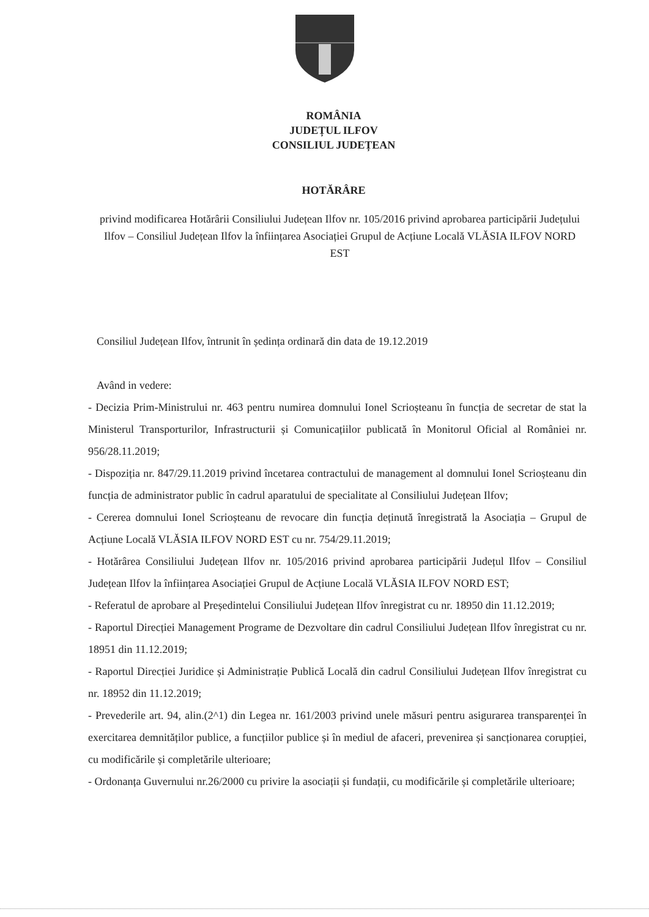ROMÂNIA
JUDEȚUL ILFOV
CONSILIUL JUDEȚEAN
HOTĂRÂRE
privind modificarea Hotărârii Consiliului Județean Ilfov nr. 105/2016 privind aprobarea participării Județului Ilfov – Consiliul Județean Ilfov la înființarea Asociației Grupul de Acțiune Locală VLĂSIA ILFOV NORD EST
Consiliul Județean Ilfov, întrunit în ședința ordinară din data de 19.12.2019
Având in vedere:
- Decizia Prim-Ministrului nr. 463 pentru numirea domnului Ionel Scrioșteanu în funcția de secretar de stat la Ministerul Transporturilor, Infrastructurii și Comunicațiilor publicată în Monitorul Oficial al României nr. 956/28.11.2019;
- Dispoziția nr. 847/29.11.2019 privind încetarea contractului de management al domnului Ionel Scrioșteanu din funcția de administrator public în cadrul aparatului de specialitate al Consiliului Județean Ilfov;
- Cererea domnului Ionel Scrioșteanu de revocare din funcția deținută înregistrată la Asociația – Grupul de Acțiune Locală VLĂSIA ILFOV NORD EST cu nr. 754/29.11.2019;
- Hotărârea Consiliului Județean Ilfov nr. 105/2016 privind aprobarea participării Județul Ilfov – Consiliul Județean Ilfov la înființarea Asociației Grupul de Acțiune Locală VLĂSIA ILFOV NORD EST;
- Referatul de aprobare al Președintelui Consiliului Județean Ilfov înregistrat cu nr. 18950 din 11.12.2019;
- Raportul Direcției Management Programe de Dezvoltare din cadrul Consiliului Județean Ilfov înregistrat cu nr. 18951 din 11.12.2019;
- Raportul Direcției Juridice și Administrație Publică Locală din cadrul Consiliului Județean Ilfov înregistrat cu nr. 18952 din 11.12.2019;
- Prevederile art. 94, alin.(2^1) din Legea nr. 161/2003 privind unele măsuri pentru asigurarea transparenței în exercitarea demnităților publice, a funcțiilor publice și în mediul de afaceri, prevenirea și sancționarea corupției, cu modificările și completările ulterioare;
- Ordonanța Guvernului nr.26/2000 cu privire la asociații și fundații, cu modificările și completările ulterioare;